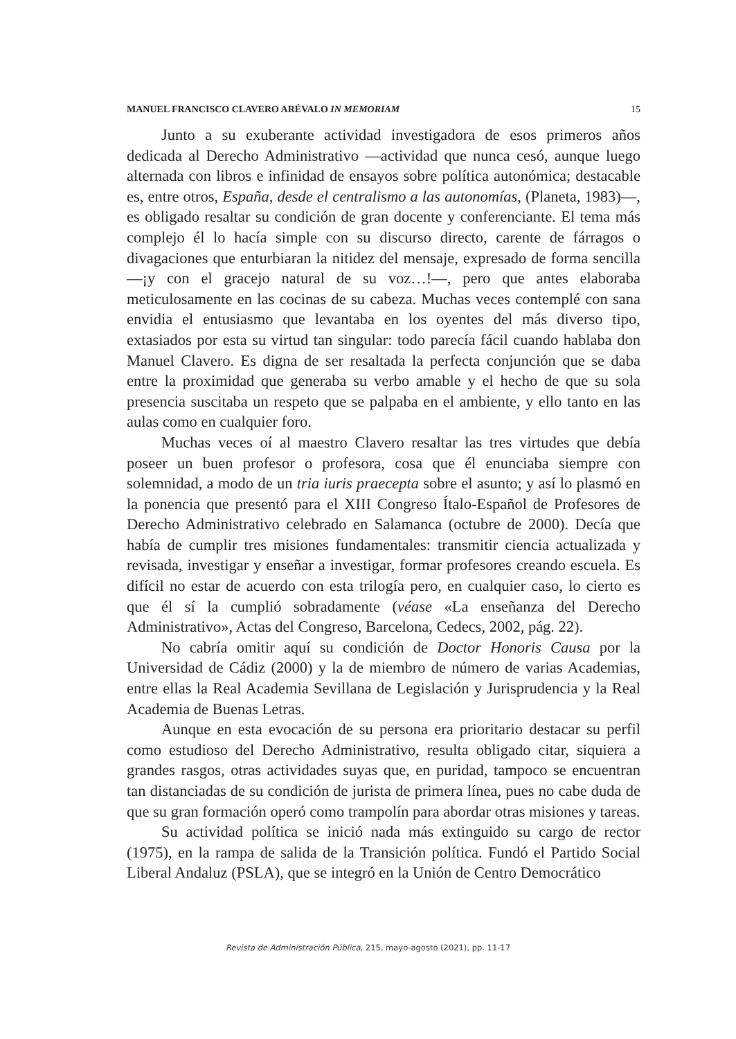MANUEL FRANCISCO CLAVERO ARÉVALO IN MEMORIAM 15
Junto a su exuberante actividad investigadora de esos primeros años dedicada al Derecho Administrativo —actividad que nunca cesó, aunque luego alternada con libros e infinidad de ensayos sobre política autonómica; destacable es, entre otros, España, desde el centralismo a las autonomías, (Planeta, 1983)—, es obligado resaltar su condición de gran docente y conferenciante. El tema más complejo él lo hacía simple con su discurso directo, carente de fárragos o divagaciones que enturbiaran la nitidez del mensaje, expresado de forma sencilla —¡y con el gracejo natural de su voz…!—, pero que antes elaboraba meticulosamente en las cocinas de su cabeza. Muchas veces contemplé con sana envidia el entusiasmo que levantaba en los oyentes del más diverso tipo, extasiados por esta su virtud tan singular: todo parecía fácil cuando hablaba don Manuel Clavero. Es digna de ser resaltada la perfecta conjunción que se daba entre la proximidad que generaba su verbo amable y el hecho de que su sola presencia suscitaba un respeto que se palpaba en el ambiente, y ello tanto en las aulas como en cualquier foro.
Muchas veces oí al maestro Clavero resaltar las tres virtudes que debía poseer un buen profesor o profesora, cosa que él enunciaba siempre con solemnidad, a modo de un tria iuris praecepta sobre el asunto; y así lo plasmó en la ponencia que presentó para el XIII Congreso Ítalo-Español de Profesores de Derecho Administrativo celebrado en Salamanca (octubre de 2000). Decía que había de cumplir tres misiones fundamentales: transmitir ciencia actualizada y revisada, investigar y enseñar a investigar, formar profesores creando escuela. Es difícil no estar de acuerdo con esta trilogía pero, en cualquier caso, lo cierto es que él sí la cumplió sobradamente (véase «La enseñanza del Derecho Administrativo», Actas del Congreso, Barcelona, Cedecs, 2002, pág. 22).
No cabría omitir aquí su condición de Doctor Honoris Causa por la Universidad de Cádiz (2000) y la de miembro de número de varias Academias, entre ellas la Real Academia Sevillana de Legislación y Jurisprudencia y la Real Academia de Buenas Letras.
Aunque en esta evocación de su persona era prioritario destacar su perfil como estudioso del Derecho Administrativo, resulta obligado citar, siquiera a grandes rasgos, otras actividades suyas que, en puridad, tampoco se encuentran tan distanciadas de su condición de jurista de primera línea, pues no cabe duda de que su gran formación operó como trampolín para abordar otras misiones y tareas.
Su actividad política se inició nada más extinguido su cargo de rector (1975), en la rampa de salida de la Transición política. Fundó el Partido Social Liberal Andaluz (PSLA), que se integró en la Unión de Centro Democrático
Revista de Administración Pública, 215, mayo-agosto (2021), pp. 11-17